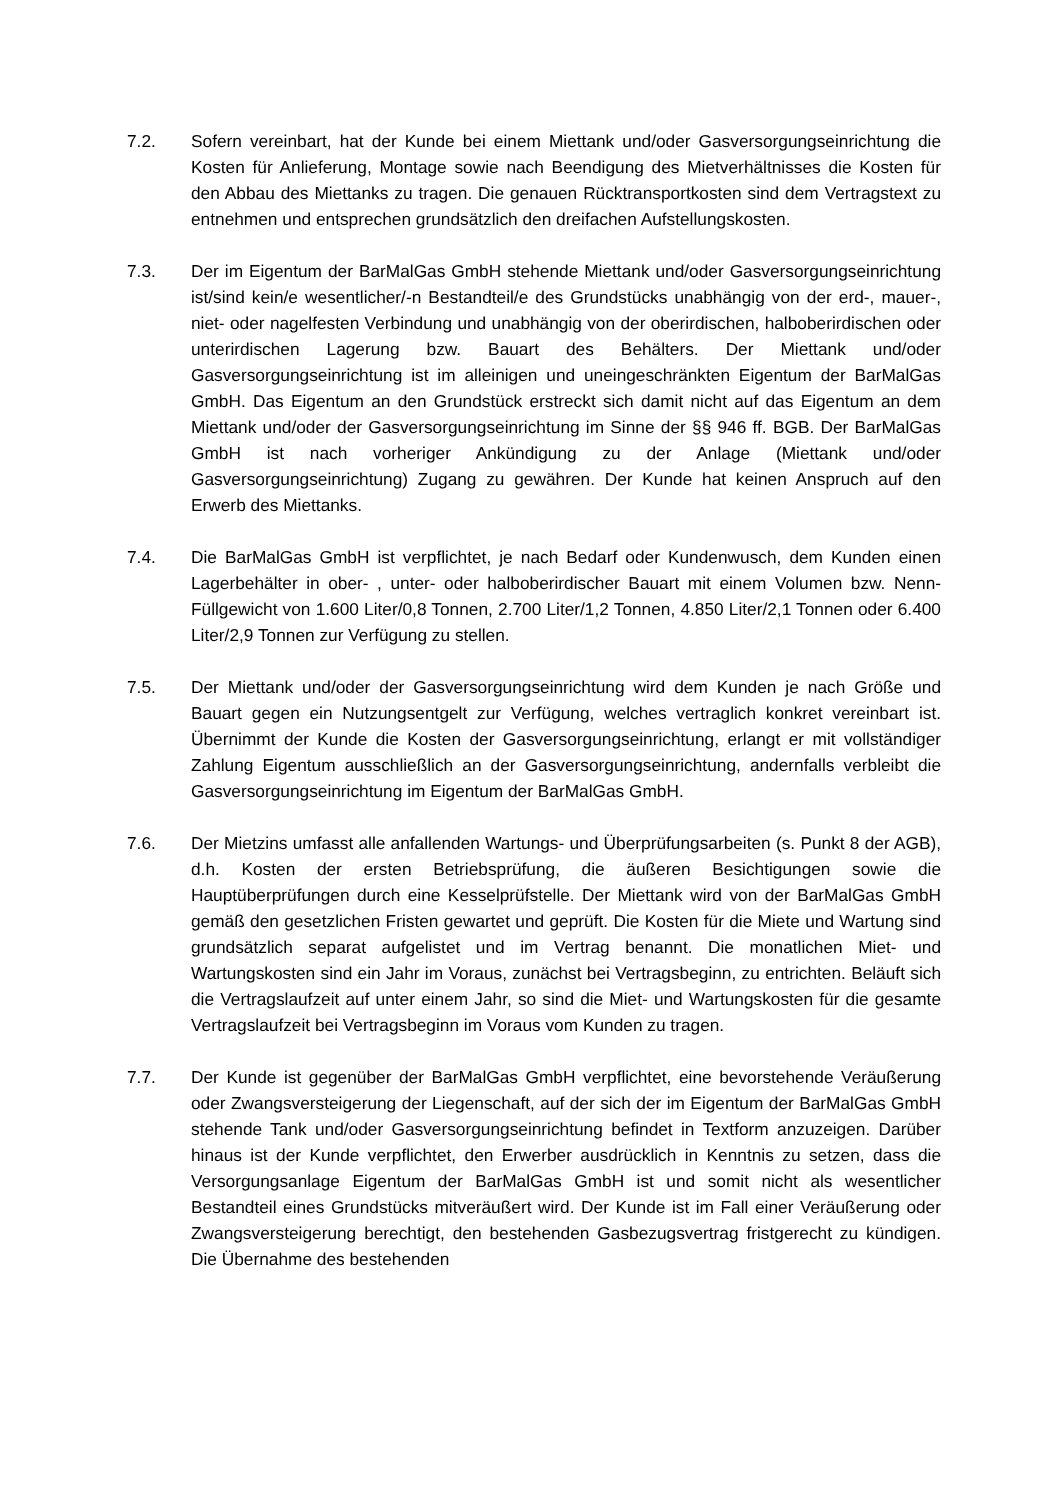7.2. Sofern vereinbart, hat der Kunde bei einem Miettank und/oder Gasversorgungseinrichtung die Kosten für Anlieferung, Montage sowie nach Beendigung des Mietverhältnisses die Kosten für den Abbau des Miettanks zu tragen. Die genauen Rücktransportkosten sind dem Vertragstext zu entnehmen und entsprechen grundsätzlich den dreifachen Aufstellungskosten.
7.3. Der im Eigentum der BarMalGas GmbH stehende Miettank und/oder Gasversorgungseinrichtung ist/sind kein/e wesentlicher/-n Bestandteil/e des Grundstücks unabhängig von der erd-, mauer-, niet- oder nagelfesten Verbindung und unabhängig von der oberirdischen, halboberirdischen oder unterirdischen Lagerung bzw. Bauart des Behälters. Der Miettank und/oder Gasversorgungseinrichtung ist im alleinigen und uneingeschränkten Eigentum der BarMalGas GmbH. Das Eigentum an den Grundstück erstreckt sich damit nicht auf das Eigentum an dem Miettank und/oder der Gasversorgungseinrichtung im Sinne der §§ 946 ff. BGB. Der BarMalGas GmbH ist nach vorheriger Ankündigung zu der Anlage (Miettank und/oder Gasversorgungseinrichtung) Zugang zu gewähren. Der Kunde hat keinen Anspruch auf den Erwerb des Miettanks.
7.4. Die BarMalGas GmbH ist verpflichtet, je nach Bedarf oder Kundenwusch, dem Kunden einen Lagerbehälter in ober- , unter- oder halboberirdischer Bauart mit einem Volumen bzw. Nenn-Füllgewicht von 1.600 Liter/0,8 Tonnen, 2.700 Liter/1,2 Tonnen, 4.850 Liter/2,1 Tonnen oder 6.400 Liter/2,9 Tonnen zur Verfügung zu stellen.
7.5. Der Miettank und/oder der Gasversorgungseinrichtung wird dem Kunden je nach Größe und Bauart gegen ein Nutzungsentgelt zur Verfügung, welches vertraglich konkret vereinbart ist. Übernimmt der Kunde die Kosten der Gasversorgungseinrichtung, erlangt er mit vollständiger Zahlung Eigentum ausschließlich an der Gasversorgungseinrichtung, andernfalls verbleibt die Gasversorgungseinrichtung im Eigentum der BarMalGas GmbH.
7.6. Der Mietzins umfasst alle anfallenden Wartungs- und Überprüfungsarbeiten (s. Punkt 8 der AGB), d.h. Kosten der ersten Betriebsprüfung, die äußeren Besichtigungen sowie die Hauptüberprüfungen durch eine Kesselprüfstelle. Der Miettank wird von der BarMalGas GmbH gemäß den gesetzlichen Fristen gewartet und geprüft. Die Kosten für die Miete und Wartung sind grundsätzlich separat aufgelistet und im Vertrag benannt. Die monatlichen Miet- und Wartungskosten sind ein Jahr im Voraus, zunächst bei Vertragsbeginn, zu entrichten. Beläuft sich die Vertragslaufzeit auf unter einem Jahr, so sind die Miet- und Wartungskosten für die gesamte Vertragslaufzeit bei Vertragsbeginn im Voraus vom Kunden zu tragen.
7.7. Der Kunde ist gegenüber der BarMalGas GmbH verpflichtet, eine bevorstehende Veräußerung oder Zwangsversteigerung der Liegenschaft, auf der sich der im Eigentum der BarMalGas GmbH stehende Tank und/oder Gasversorgungseinrichtung befindet in Textform anzuzeigen. Darüber hinaus ist der Kunde verpflichtet, den Erwerber ausdrücklich in Kenntnis zu setzen, dass die Versorgungsanlage Eigentum der BarMalGas GmbH ist und somit nicht als wesentlicher Bestandteil eines Grundstücks mitveräußert wird. Der Kunde ist im Fall einer Veräußerung oder Zwangsversteigerung berechtigt, den bestehenden Gasbezugsvertrag fristgerecht zu kündigen. Die Übernahme des bestehenden